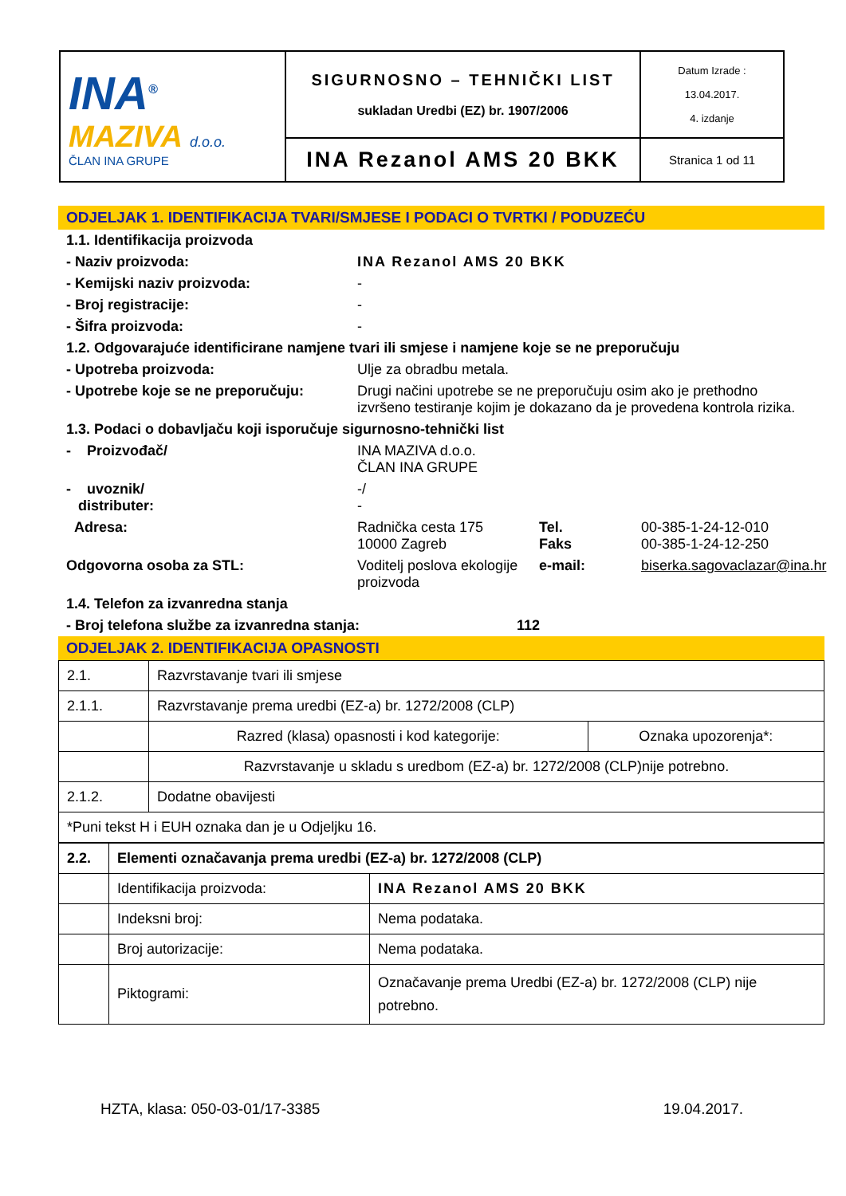| INA<sup>®</sup> MAZIVA d.o.o. ČLAN INA GRUPE | SIGURNOSNO – TEHNIČKI LIST sukladan Uredbi (EZ) br. 1907/2006 | Datum Izrade : 13.04.2017. 4. izdanje |
| | INA Rezanol AMS 20 BKK | Stranica 1 od 11 |
ODJELJAK 1. IDENTIFIKACIJA TVARI/SMJESE I PODACI O TVRTKI / PODUZEĆU
1.1. Identifikacija proizvoda
- Naziv proizvoda: INA Rezanol AMS 20 BKK
- Kemijski naziv proizvoda: -
- Broj registracije: -
- Šifra proizvoda: -
1.2. Odgovarajuće identificirane namjene tvari ili smjese i namjene koje se ne preporučuju
- Upotreba proizvoda: Ulje za obradbu metala.
- Upotrebe koje se ne preporučuju: Drugi načini upotrebe se ne preporučuju osim ako je prethodno izvršeno testiranje kojim je dokazano da je provedena kontrola rizika.
1.3. Podaci o dobavljaču koji isporučuje sigurnosno-tehnički list
- Proizvođač/ INA MAZIVA d.o.o.
ČLAN INA GRUPE
- uvoznik/
distributer: -/
-
Adresa: Radnička cesta 175
10000 Zagreb Tel.
Faks 00-385-1-24-12-010
00-385-1-24-12-250
Odgovorna osoba za STL: Voditelj poslova ekologije proizvoda e-mail: biserka.sagovaclazar@ina.hr
1.4. Telefon za izvanredna stanja
- Broj telefona službe za izvanredna stanja: 112
ODJELJAK 2. IDENTIFIKACIJA OPASNOSTI
| 2.1. | Razvrstavanje tvari ili smjese | |
| 2.1.1. | Razvrstavanje prema uredbi (EZ-a) br. 1272/2008 (CLP) | |
| | Razred (klasa) opasnosti i kod kategorije: | Oznaka upozorenja*: |
| | Razvrstavanje u skladu s uredbom (EZ-a) br. 1272/2008 (CLP)nije potrebno. | |
| 2.1.2. | Dodatne obavijesti | |
| *Puni tekst H i EUH oznaka dan je u Odjeljku 16. | | |
| 2.2. | Elementi označavanja prema uredbi (EZ-a) br. 1272/2008 (CLP) | |
| | Identifikacija proizvoda: | INA Rezanol AMS 20 BKK |
| | Indeksni broj: | Nema podataka. |
| | Broj autorizacije: | Nema podataka. |
| | Piktogrami: | Označavanje prema Uredbi (EZ-a) br. 1272/2008 (CLP) nije potrebno. |
HZTA, klasa: 050-03-01/17-3385 19.04.2017.